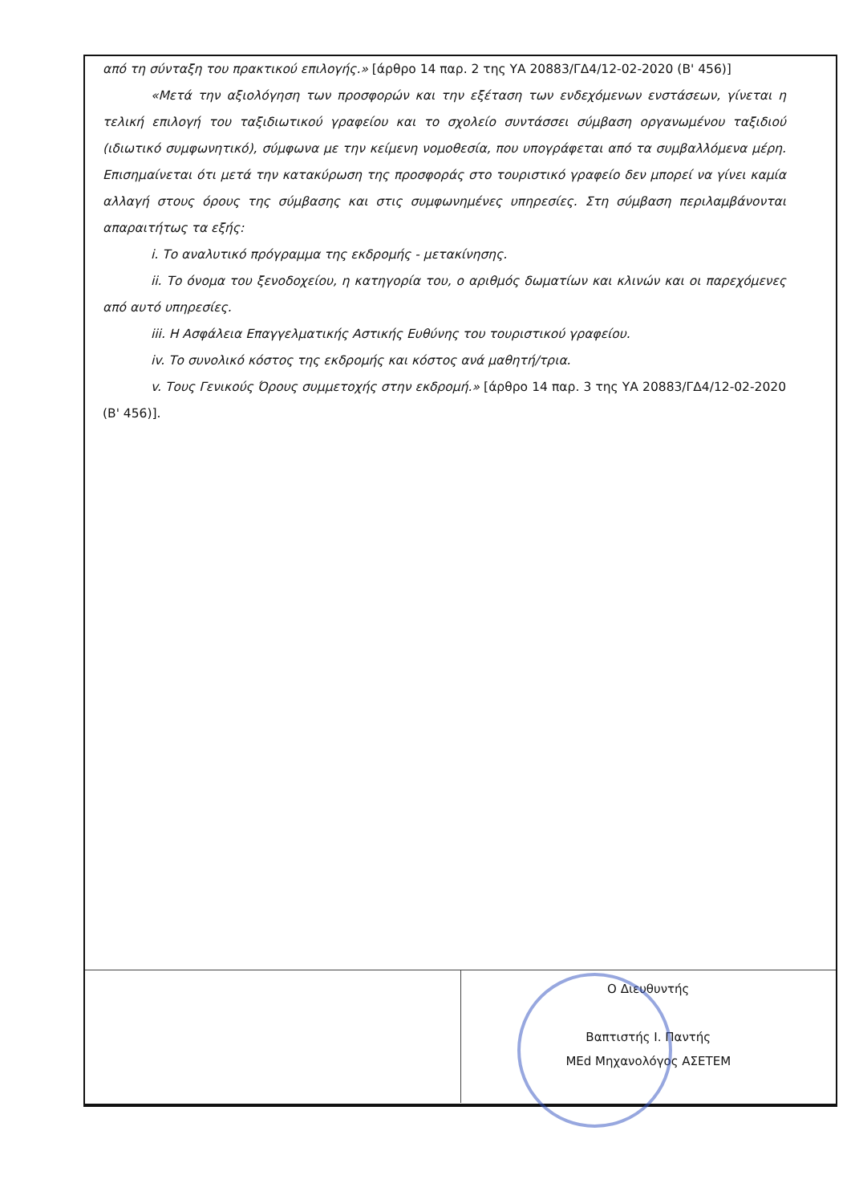από τη σύνταξη του πρακτικού επιλογής.» [άρθρο 14 παρ. 2 της ΥΑ 20883/ΓΔ4/12-02-2020 (Β' 456)]
«Μετά την αξιολόγηση των προσφορών και την εξέταση των ενδεχόμενων ενστάσεων, γίνεται η τελική επιλογή του ταξιδιωτικού γραφείου και το σχολείο συντάσσει σύμβαση οργανωμένου ταξιδιού (ιδιωτικό συμφωνητικό), σύμφωνα με την κείμενη νομοθεσία, που υπογράφεται από τα συμβαλλόμενα μέρη. Επισημαίνεται ότι μετά την κατακύρωση της προσφοράς στο τουριστικό γραφείο δεν μπορεί να γίνει καμία αλλαγή στους όρους της σύμβασης και στις συμφωνημένες υπηρεσίες. Στη σύμβαση περιλαμβάνονται απαραιτήτως τα εξής:
i. Το αναλυτικό πρόγραμμα της εκδρομής - μετακίνησης.
ii. Το όνομα του ξενοδοχείου, η κατηγορία του, ο αριθμός δωματίων και κλινών και οι παρεχόμενες από αυτό υπηρεσίες.
iii. Η Ασφάλεια Επαγγελματικής Αστικής Ευθύνης του τουριστικού γραφείου.
iv. Το συνολικό κόστος της εκδρομής και κόστος ανά μαθητή/τρια.
v. Τους Γενικούς Όρους συμμετοχής στην εκδρομή.» [άρθρο 14 παρ. 3 της ΥΑ 20883/ΓΔ4/12-02-2020 (Β' 456)].
Ο Διευθυντής
Βαπτιστής Ι. Παντής
ΜΕd Μηχανολόγος ΑΣΕΤΕΜ